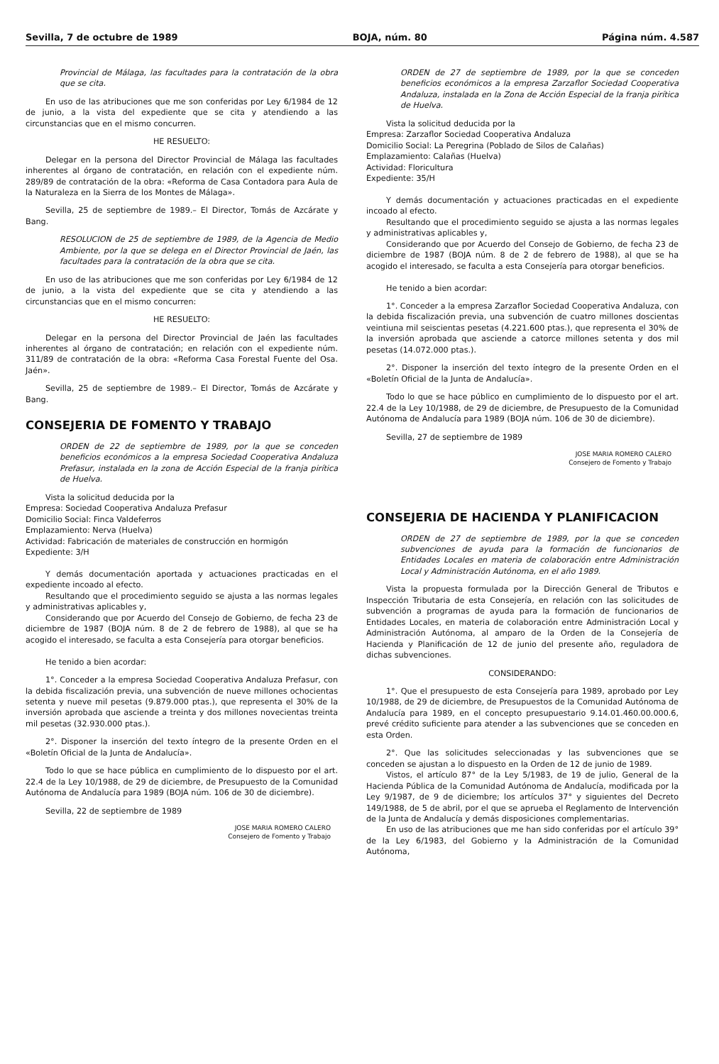Sevilla, 7 de octubre de 1989 BOJA, núm. 80 Página núm. 4.587
Provincial de Málaga, las facultades para la contratación de la obra que se cita.
En uso de las atribuciones que me son conferidas por Ley 6/1984 de 12 de junio, a la vista del expediente que se cita y atendiendo a las circunstancias que en el mismo concurren.
HE RESUELTO:
Delegar en la persona del Director Provincial de Málaga las facultades inherentes al órgano de contratación, en relación con el expediente núm. 289/89 de contratación de la obra: «Reforma de Casa Contadora para Aula de la Naturaleza en la Sierra de los Montes de Málaga».
Sevilla, 25 de septiembre de 1989.– El Director, Tomás de Azcárate y Bang.
RESOLUCION de 25 de septiembre de 1989, de la Agencia de Medio Ambiente, por la que se delega en el Director Provincial de Jaén, las facultades para la contratación de la obra que se cita.
En uso de las atribuciones que me son conferidas por Ley 6/1984 de 12 de junio, a la vista del expediente que se cita y atendiendo a las circunstancias que en el mismo concurren:
HE RESUELTO:
Delegar en la persona del Director Provincial de Jaén las facultades inherentes al órgano de contratación; en relación con el expediente núm. 311/89 de contratación de la obra: «Reforma Casa Forestal Fuente del Osa. Jaén».
Sevilla, 25 de septiembre de 1989.– El Director, Tomás de Azcárate y Bang.
CONSEJERIA DE FOMENTO Y TRABAJO
ORDEN de 22 de septiembre de 1989, por la que se conceden beneficios económicos a la empresa Sociedad Cooperativa Andaluza Prefasur, instalada en la zona de Acción Especial de la franja pirítica de Huelva.
Vista la solicitud deducida por la
Empresa: Sociedad Cooperativa Andaluza Prefasur
Domicilio Social: Finca Valdeferros
Emplazamiento: Nerva (Huelva)
Actividad: Fabricación de materiales de construcción en hormigón
Expediente: 3/H
Y demás documentación aportada y actuaciones practicadas en el expediente incoado al efecto.
Resultando que el procedimiento seguido se ajusta a las normas legales y administrativas aplicables y,
Considerando que por Acuerdo del Consejo de Gobierno, de fecha 23 de diciembre de 1987 (BOJA núm. 8 de 2 de febrero de 1988), al que se ha acogido el interesado, se faculta a esta Consejería para otorgar beneficios.
He tenido a bien acordar:
1°. Conceder a la empresa Sociedad Cooperativa Andaluza Prefasur, con la debida fiscalización previa, una subvención de nueve millones ochocientas setenta y nueve mil pesetas (9.879.000 ptas.), que representa el 30% de la inversión aprobada que asciende a treinta y dos millones novecientas treinta mil pesetas (32.930.000 ptas.).
2°. Disponer la inserción del texto íntegro de la presente Orden en el «Boletín Oficial de la Junta de Andalucía».
Todo lo que se hace pública en cumplimiento de lo dispuesto por el art. 22.4 de la Ley 10/1988, de 29 de diciembre, de Presupuesto de la Comunidad Autónoma de Andalucía para 1989 (BOJA núm. 106 de 30 de diciembre).
Sevilla, 22 de septiembre de 1989
JOSE MARIA ROMERO CALERO
Consejero de Fomento y Trabajo
ORDEN de 27 de septiembre de 1989, por la que se conceden beneficios económicos a la empresa Zarzaflor Sociedad Cooperativa Andaluza, instalada en la Zona de Acción Especial de la franja pirítica de Huelva.
Vista la solicitud deducida por la
Empresa: Zarzaflor Sociedad Cooperativa Andaluza
Domicilio Social: La Peregrina (Poblado de Silos de Calañas)
Emplazamiento: Calañas (Huelva)
Actividad: Floricultura
Expediente: 35/H
Y demás documentación y actuaciones practicadas en el expediente incoado al efecto.
Resultando que el procedimiento seguido se ajusta a las normas legales y administrativas aplicables y,
Considerando que por Acuerdo del Consejo de Gobierno, de fecha 23 de diciembre de 1987 (BOJA núm. 8 de 2 de febrero de 1988), al que se ha acogido el interesado, se faculta a esta Consejería para otorgar beneficios.
He tenido a bien acordar:
1°. Conceder a la empresa Zarzaflor Sociedad Cooperativa Andaluza, con la debida fiscalización previa, una subvención de cuatro millones doscientas veintiuna mil seiscientas pesetas (4.221.600 ptas.), que representa el 30% de la inversión aprobada que asciende a catorce millones setenta y dos mil pesetas (14.072.000 ptas.).
2°. Disponer la inserción del texto íntegro de la presente Orden en el «Boletín Oficial de la Junta de Andalucía».
Todo lo que se hace público en cumplimiento de lo dispuesto por el art. 22.4 de la Ley 10/1988, de 29 de diciembre, de Presupuesto de la Comunidad Autónoma de Andalucía para 1989 (BOJA núm. 106 de 30 de diciembre).
Sevilla, 27 de septiembre de 1989
JOSE MARIA ROMERO CALERO
Consejero de Fomento y Trabajo
CONSEJERIA DE HACIENDA Y PLANIFICACION
ORDEN de 27 de septiembre de 1989, por la que se conceden subvenciones de ayuda para la formación de funcionarios de Entidades Locales en materia de colaboración entre Administración Local y Administración Autónoma, en el año 1989.
Vista la propuesta formulada por la Dirección General de Tributos e Inspección Tributaria de esta Consejería, en relación con las solicitudes de subvención a programas de ayuda para la formación de funcionarios de Entidades Locales, en materia de colaboración entre Administración Local y Administración Autónoma, al amparo de la Orden de la Consejería de Hacienda y Planificación de 12 de junio del presente año, reguladora de dichas subvenciones.
CONSIDERANDO:
1°. Que el presupuesto de esta Consejería para 1989, aprobado por Ley 10/1988, de 29 de diciembre, de Presupuestos de la Comunidad Autónoma de Andalucía para 1989, en el concepto presupuestario 9.14.01.460.00.000.6, prevé crédito suficiente para atender a las subvenciones que se conceden en esta Orden.
2°. Que las solicitudes seleccionadas y las subvenciones que se conceden se ajustan a lo dispuesto en la Orden de 12 de junio de 1989.
Vistos, el artículo 87° de la Ley 5/1983, de 19 de julio, General de la Hacienda Pública de la Comunidad Autónoma de Andalucía, modificada por la Ley 9/1987, de 9 de diciembre; los artículos 37° y siguientes del Decreto 149/1988, de 5 de abril, por el que se aprueba el Reglamento de Intervención de la Junta de Andalucía y demás disposiciones complementarias.
En uso de las atribuciones que me han sido conferidas por el artículo 39° de la Ley 6/1983, del Gobierno y la Administración de la Comunidad Autónoma,